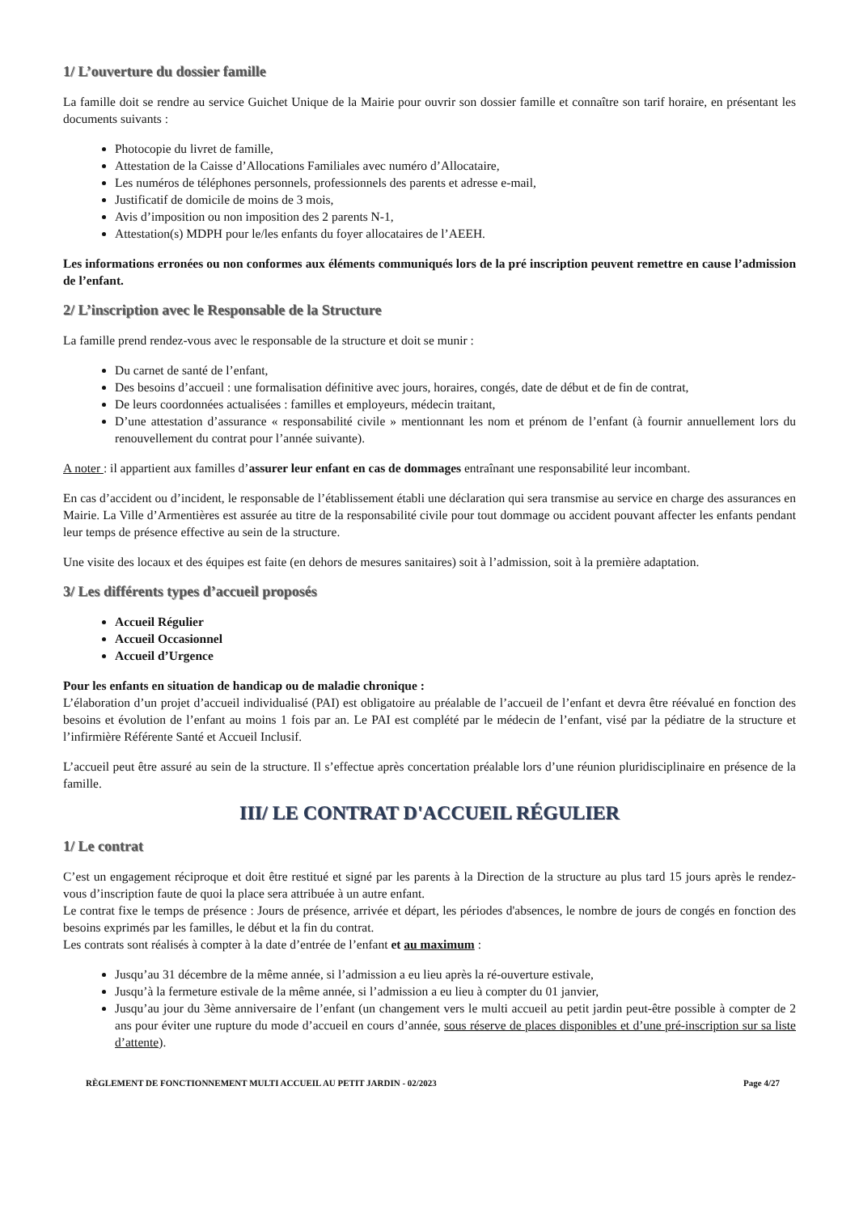1/ L’ouverture du dossier famille
La famille doit se rendre au service Guichet Unique de la Mairie pour ouvrir son dossier famille et connaître son tarif horaire, en présentant les documents suivants :
Photocopie du livret de famille,
Attestation de la Caisse d’Allocations Familiales avec numéro d’Allocataire,
Les numéros de téléphones personnels, professionnels des parents et adresse e-mail,
Justificatif de domicile de moins de 3 mois,
Avis d’imposition ou non imposition des 2 parents N-1,
Attestation(s) MDPH pour le/les enfants du foyer allocataires de l’AEEH.
Les informations erronées ou non conformes aux éléments communiqués lors de la pré inscription peuvent remettre en cause l’admission de l’enfant.
2/ L’inscription avec le Responsable de la Structure
La famille prend rendez-vous avec le responsable de la structure et doit se munir :
Du carnet de santé de l’enfant,
Des besoins d’accueil : une formalisation définitive avec jours, horaires, congés, date de début et de fin de contrat,
De leurs coordonnées actualisées : familles et employeurs, médecin traitant,
D’une attestation d’assurance « responsabilité civile » mentionnant les nom et prénom de l’enfant (à fournir annuellement lors du renouvellement du contrat pour l’année suivante).
A noter : il appartient aux familles d’assurer leur enfant en cas de dommages entraînant une responsabilité leur incombant.
En cas d’accident ou d’incident, le responsable de l’établissement établi une déclaration qui sera transmise au service en charge des assurances en Mairie. La Ville d’Armentières est assurée au titre de la responsabilité civile pour tout dommage ou accident pouvant affecter les enfants pendant leur temps de présence effective au sein de la structure.
Une visite des locaux et des équipes est faite (en dehors de mesures sanitaires) soit à l’admission, soit à la première adaptation.
3/ Les différents types d’accueil proposés
Accueil Régulier
Accueil Occasionnel
Accueil d’Urgence
Pour les enfants en situation de handicap ou de maladie chronique :
L’élaboration d’un projet d’accueil individualisé (PAI) est obligatoire au préalable de l’accueil de l’enfant et devra être réévalué en fonction des besoins et évolution de l’enfant au moins 1 fois par an. Le PAI est complété par le médecin de l’enfant, visé par la pédiatre de la structure et l’infirmière Référente Santé et Accueil Inclusif.
L’accueil peut être assuré au sein de la structure. Il s’effectue après concertation préalable lors d’une réunion pluridisciplinaire en présence de la famille.
III/ LE CONTRAT D'ACCUEIL RÉGULIER
1/ Le contrat
C’est un engagement réciproque et doit être restitué et signé par les parents à la Direction de la structure au plus tard 15 jours après le rendez-vous d’inscription faute de quoi la place sera attribuée à un autre enfant.
Le contrat fixe le temps de présence : Jours de présence, arrivée et départ, les périodes d'absences, le nombre de jours de congés en fonction des besoins exprimés par les familles, le début et la fin du contrat.
Les contrats sont réalisés à compter à la date d’entrée de l’enfant et au maximum :
Jusqu’au 31 décembre de la même année, si l’admission a eu lieu après la ré-ouverture estivale,
Jusqu’à la fermeture estivale de la même année, si l’admission a eu lieu à compter du 01 janvier,
Jusqu’au jour du 3ème anniversaire de l’enfant (un changement vers le multi accueil au petit jardin peut-être possible à compter de 2 ans pour éviter une rupture du mode d’accueil en cours d’année, sous réserve de places disponibles et d’une pré-inscription sur sa liste d’attente).
RÈGLEMENT DE FONCTIONNEMENT MULTI ACCUEIL AU PETIT JARDIN - 02/2023 Page 4/27